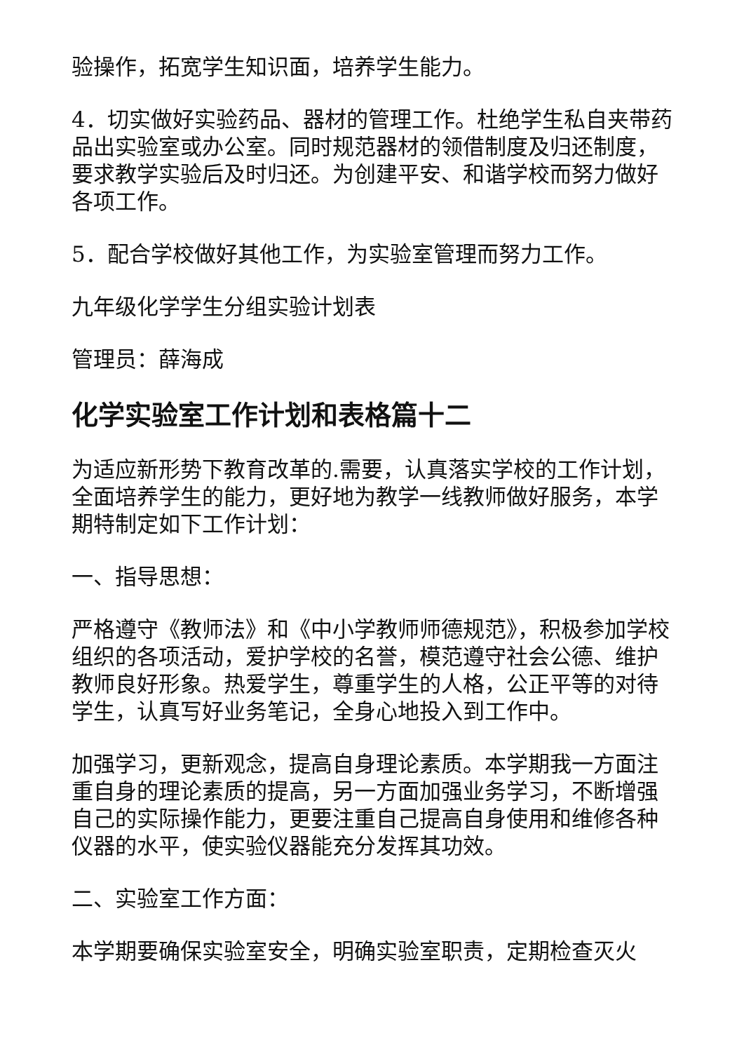验操作，拓宽学生知识面，培养学生能力。
4．切实做好实验药品、器材的管理工作。杜绝学生私自夹带药品出实验室或办公室。同时规范器材的领借制度及归还制度，要求教学实验后及时归还。为创建平安、和谐学校而努力做好各项工作。
5．配合学校做好其他工作，为实验室管理而努力工作。
九年级化学学生分组实验计划表
管理员：薛海成
化学实验室工作计划和表格篇十二
为适应新形势下教育改革的.需要，认真落实学校的工作计划，全面培养学生的能力，更好地为教学一线教师做好服务，本学期特制定如下工作计划：
一、指导思想：
严格遵守《教师法》和《中小学教师师德规范》，积极参加学校组织的各项活动，爱护学校的名誉，模范遵守社会公德、维护教师良好形象。热爱学生，尊重学生的人格，公正平等的对待学生，认真写好业务笔记，全身心地投入到工作中。
加强学习，更新观念，提高自身理论素质。本学期我一方面注重自身的理论素质的提高，另一方面加强业务学习，不断增强自己的实际操作能力，更要注重自己提高自身使用和维修各种仪器的水平，使实验仪器能充分发挥其功效。
二、实验室工作方面：
本学期要确保实验室安全，明确实验室职责，定期检查灭火